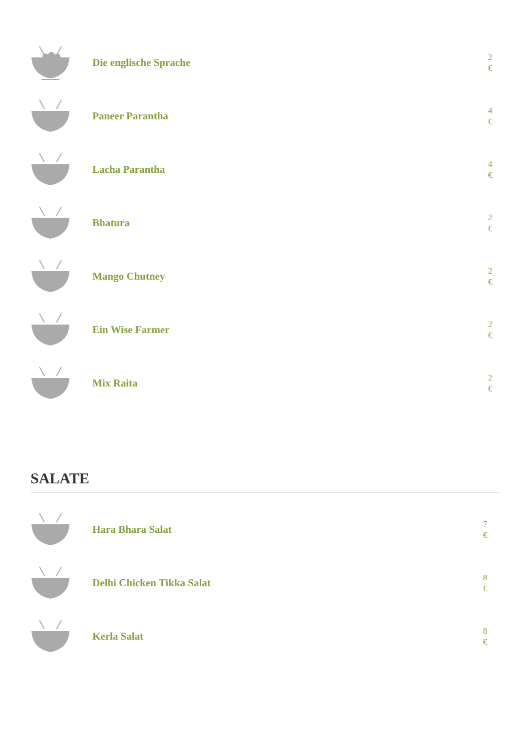Die englische Sprache
2 €
Paneer Parantha
4 €
Lacha Parantha
4 €
Bhatura
2 €
Mango Chutney
2 €
Ein Wise Farmer
2 €
Mix Raita
2 €
SALATE
Hara Bhara Salat
7 €
Delhi Chicken Tikka Salat
8 €
Kerla Salat
8 €